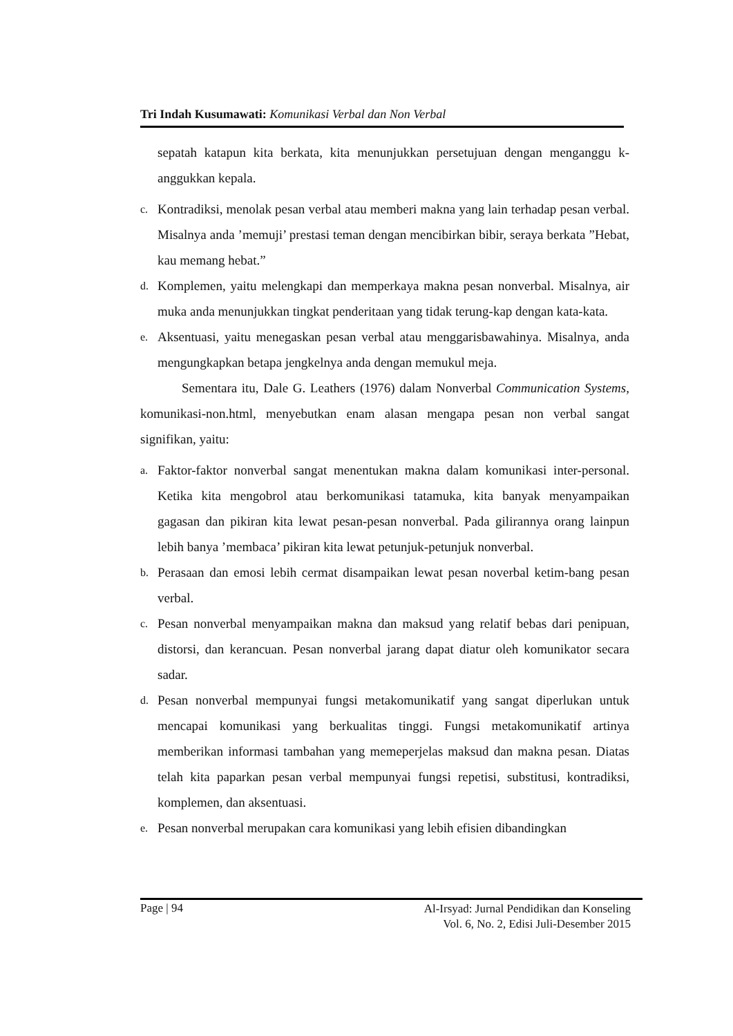Tri Indah Kusumawati: Komunikasi Verbal dan Non Verbal
sepatah katapun kita berkata, kita menunjukkan persetujuan dengan menganggu k-anggukkan kepala.
c. Kontradiksi, menolak pesan verbal atau memberi makna yang lain terhadap pesan verbal. Misalnya anda ’memuji’ prestasi teman dengan mencibirkan bibir, seraya berkata ”Hebat, kau memang hebat.”
d. Komplemen, yaitu melengkapi dan memperkaya makna pesan nonverbal. Misalnya, air muka anda menunjukkan tingkat penderitaan yang tidak terung-kap dengan kata-kata.
e. Aksentuasi, yaitu menegaskan pesan verbal atau menggarisbawahinya. Misalnya, anda mengungkapkan betapa jengkelnya anda dengan memukul meja.
Sementara itu, Dale G. Leathers (1976) dalam Nonverbal Communication Systems, komunikasi-non.html, menyebutkan enam alasan mengapa pesan non verbal sangat signifikan, yaitu:
a. Faktor-faktor nonverbal sangat menentukan makna dalam komunikasi inter-personal. Ketika kita mengobrol atau berkomunikasi tatamuka, kita banyak menyampaikan gagasan dan pikiran kita lewat pesan-pesan nonverbal. Pada gilirannya orang lainpun lebih banya ’membaca’ pikiran kita lewat petunjuk-petunjuk nonverbal.
b. Perasaan dan emosi lebih cermat disampaikan lewat pesan noverbal ketim-bang pesan verbal.
c. Pesan nonverbal menyampaikan makna dan maksud yang relatif bebas dari penipuan, distorsi, dan kerancuan. Pesan nonverbal jarang dapat diatur oleh komunikator secara sadar.
d. Pesan nonverbal mempunyai fungsi metakomunikatif yang sangat diperlukan untuk mencapai komunikasi yang berkualitas tinggi. Fungsi metakomunikatif artinya memberikan informasi tambahan yang memeperjelas maksud dan makna pesan. Diatas telah kita paparkan pesan verbal mempunyai fungsi repetisi, substitusi, kontradiksi, komplemen, dan aksentuasi.
e. Pesan nonverbal merupakan cara komunikasi yang lebih efisien dibandingkan
Page | 94 Al-Irsyad: Jurnal Pendidikan dan Konseling
Vol. 6, No. 2, Edisi Juli-Desember 2015